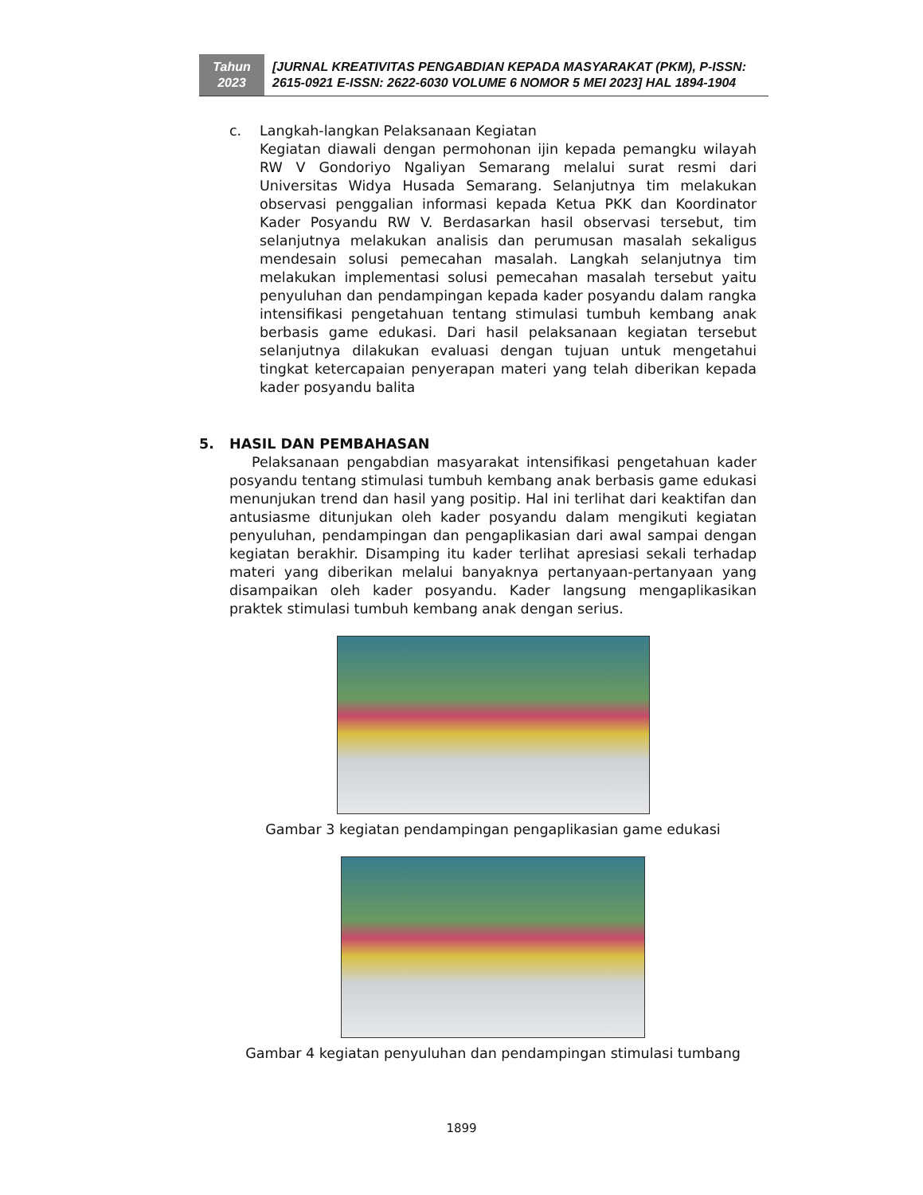Tahun
2023
[JURNAL KREATIVITAS PENGABDIAN KEPADA MASYARAKAT (PKM), P-ISSN: 2615-0921 E-ISSN: 2622-6030 VOLUME 6 NOMOR 5 MEI 2023] HAL 1894-1904
c. Langkah-langkan Pelaksanaan Kegiatan
Kegiatan diawali dengan permohonan ijin kepada pemangku wilayah RW V Gondoriyo Ngaliyan Semarang melalui surat resmi dari Universitas Widya Husada Semarang. Selanjutnya tim melakukan observasi penggalian informasi kepada Ketua PKK dan Koordinator Kader Posyandu RW V. Berdasarkan hasil observasi tersebut, tim selanjutnya melakukan analisis dan perumusan masalah sekaligus mendesain solusi pemecahan masalah. Langkah selanjutnya tim melakukan implementasi solusi pemecahan masalah tersebut yaitu penyuluhan dan pendampingan kepada kader posyandu dalam rangka intensifikasi pengetahuan tentang stimulasi tumbuh kembang anak berbasis game edukasi. Dari hasil pelaksanaan kegiatan tersebut selanjutnya dilakukan evaluasi dengan tujuan untuk mengetahui tingkat ketercapaian penyerapan materi yang telah diberikan kepada kader posyandu balita
5. HASIL DAN PEMBAHASAN
Pelaksanaan pengabdian masyarakat intensifikasi pengetahuan kader posyandu tentang stimulasi tumbuh kembang anak berbasis game edukasi menunjukan trend dan hasil yang positip. Hal ini terlihat dari keaktifan dan antusiasme ditunjukan oleh kader posyandu dalam mengikuti kegiatan penyuluhan, pendampingan dan pengaplikasian dari awal sampai dengan kegiatan berakhir. Disamping itu kader terlihat apresiasi sekali terhadap materi yang diberikan melalui banyaknya pertanyaan-pertanyaan yang disampaikan oleh kader posyandu. Kader langsung mengaplikasikan praktek stimulasi tumbuh kembang anak dengan serius.
Gambar 3 kegiatan pendampingan pengaplikasian game edukasi
Gambar 4 kegiatan penyuluhan dan pendampingan stimulasi tumbang
1899